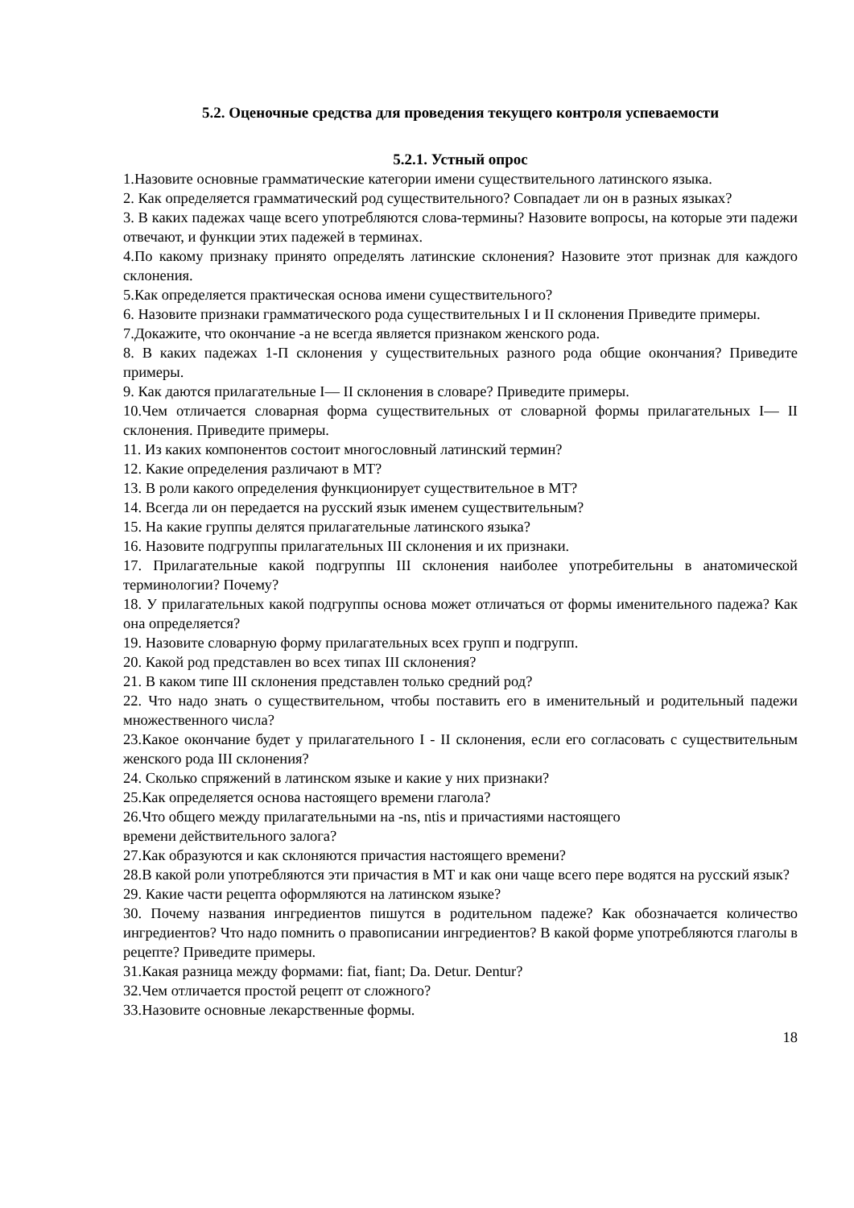5.2. Оценочные средства для проведения текущего контроля успеваемости
5.2.1. Устный опрос
1.Назовите основные грамматические категории имени существительного латинского языка.
2. Как определяется грамматический род существительного? Совпадает ли он в разных языках?
3. В каких падежах чаще всего употребляются слова-термины? Назовите вопросы, на которые эти падежи отвечают, и функции этих падежей в терминах.
4.По какому признаку принято определять латинские склонения? Назовите этот признак для каждого склонения.
5.Как определяется практическая основа имени существительного?
6. Назовите признаки грамматического рода существительных I и II склонения Приведите примеры.
7.Докажите, что окончание -а не всегда является признаком женского рода.
8. В каких падежах 1-П склонения у существительных разного рода общие окончания? Приведите примеры.
9. Как даются прилагательные I— II склонения в словаре? Приведите примеры.
10.Чем отличается словарная форма существительных от словарной формы прилагательных I— II склонения. Приведите примеры.
11. Из каких компонентов состоит многословный латинский термин?
12. Какие определения различают в МТ?
13. В роли какого определения функционирует существительное в МТ?
14. Всегда ли он передается на русский язык именем существительным?
15. На какие группы делятся прилагательные латинского языка?
16. Назовите подгруппы прилагательных III склонения и их признаки.
17. Прилагательные какой подгруппы III склонения наиболее употребительны в анатомической терминологии? Почему?
18. У прилагательных какой подгруппы основа может отличаться от формы именительного падежа? Как она определяется?
19. Назовите словарную форму прилагательных всех групп и подгрупп.
20. Какой род представлен во всех типах III склонения?
21. В каком типе III склонения представлен только средний род?
22. Что надо знать о существительном, чтобы поставить его в именительный и родительный падежи множественного числа?
23.Какое окончание будет у прилагательного I - II склонения, если его согласовать с существительным женского рода III склонения?
24. Сколько спряжений в латинском языке и какие у них признаки?
25.Как определяется основа настоящего времени глагола?
26.Что общего между прилагательными на -ns, ntis и причастиями настоящего
времени действительного залога?
27.Как образуются и как склоняются причастия настоящего времени?
28.В какой роли употребляются эти причастия в МТ и как они чаще всего пере водятся на русский язык?
29. Какие части рецепта оформляются на латинском языке?
30. Почему названия ингредиентов пишутся в родительном падеже? Как обозначается количество ингредиентов? Что надо помнить о правописании ингредиентов? В какой форме употребляются глаголы в рецепте? Приведите примеры.
31.Какая разница между формами: fiat, fiant; Da. Detur. Dentur?
32.Чем отличается простой рецепт от сложного?
33.Назовите основные лекарственные формы.
18